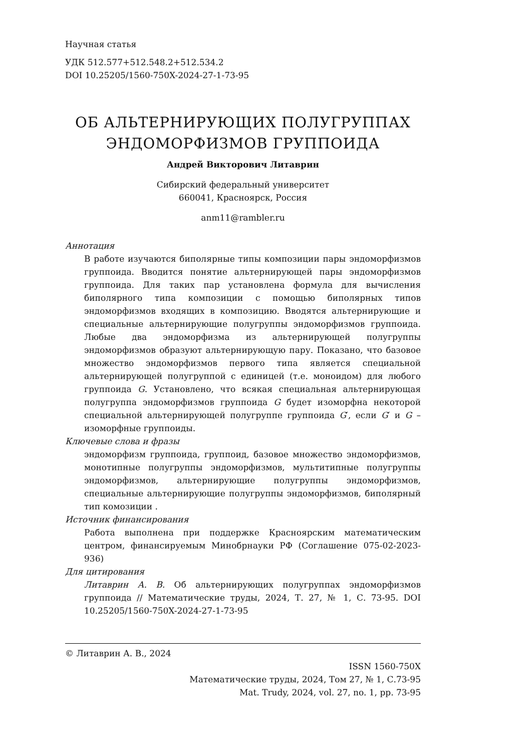Научная статья
УДК 512.577+512.548.2+512.534.2
DOI 10.25205/1560-750X-2024-27-1-73-95
ОБ АЛЬТЕРНИРУЮЩИХ ПОЛУГРУППАХ
ЭНДОМОРФИЗМОВ ГРУППОИДА
Андрей Викторович Литаврин
Сибирский федеральный университет
660041, Красноярск, Россия
anm11@rambler.ru
Аннотация
В работе изучаются биполярные типы композиции пары эндоморфизмов группоида. Вводится понятие альтернирующей пары эндоморфизмов группоида. Для таких пар установлена формула для вычисления биполярного типа композиции с помощью биполярных типов эндоморфизмов входящих в композицию. Вводятся альтернирующие и специальные альтернирующие полугруппы эндоморфизмов группоида. Любые два эндоморфизма из альтернирующей полугруппы эндоморфизмов образуют альтернирующую пару. Показано, что базовое множество эндоморфизмов первого типа является специальной альтернирующей полугруппой с единицей (т.е. моноидом) для любого группоида G. Установлено, что всякая специальная альтернирующая полугруппа эндоморфизмов группоида G будет изоморфна некоторой специальной альтернирующей полугруппе группоида G′, если G′ и G – изоморфные группоиды.
Ключевые слова и фразы
эндоморфизм группоида, группоид, базовое множество эндоморфизмов, монотипные полугруппы эндоморфизмов, мультитипные полугруппы эндоморфизмов, альтернирующие полугруппы эндоморфизмов, специальные альтернирующие полугруппы эндоморфизмов, биполярный тип комозиции .
Источник финансирования
Работа выполнена при поддержке Красноярским математическим центром, финансируемым Минобрнауки РФ (Соглашение 075-02-2023-936)
Для цитирования
Литаврин А. В. Об альтернирующих полугруппах эндоморфизмов группоида // Математические труды, 2024, Т. 27, № 1, С. 73-95. DOI 10.25205/1560-750X-2024-27-1-73-95
© Литаврин А. В., 2024
ISSN 1560-750X
Математические труды, 2024, Том 27, № 1, С.73-95
Mat. Trudy, 2024, vol. 27, no. 1, pp. 73-95